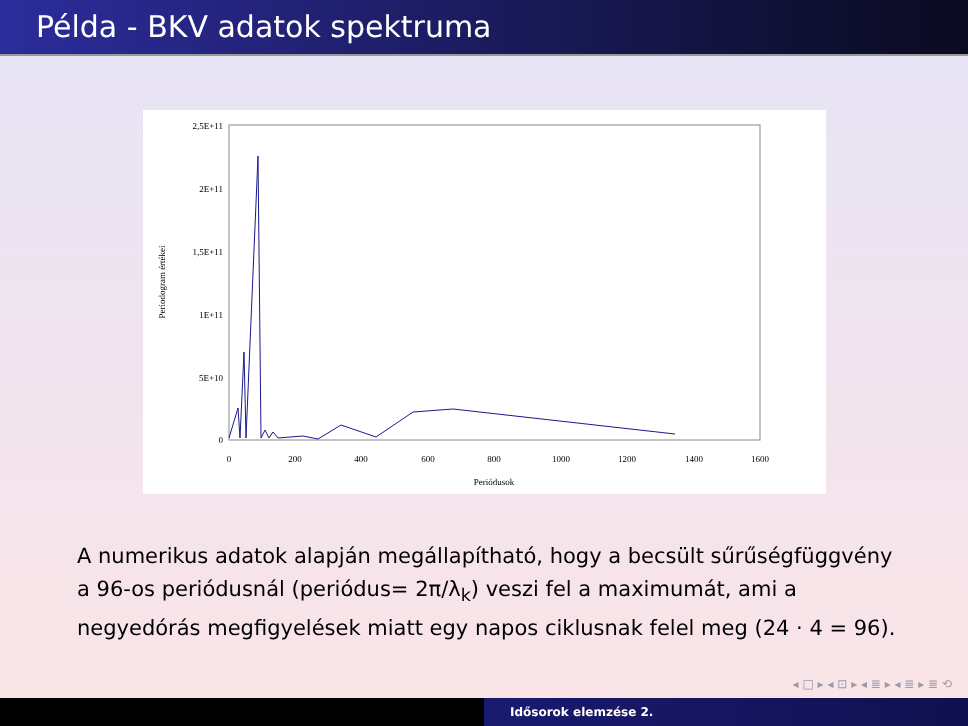Példa - BKV adatok spektruma
2,5E+11
2E+11
1,5E+11
1E+11
5E+10
0
0
200
400
600
800
1000
1200
1400
1600
Periódusok
Periodogram értékei
A numerikus adatok alapján megállapítható, hogy a becsült sűrűségfüggvény a 96-os periódusnál (periódus= 2π/λ<sub>k</sub>) veszi fel a maximumát, ami a negyedórás megfigyelések miatt egy napos ciklusnak felel meg (24 · 4 = 96).
◂ □ ▸ ◂ ⊡ ▸ ◂ ≣ ▸ ◂ ≣ ▸ ≣ ⟲
Idősorok elemzése 2.